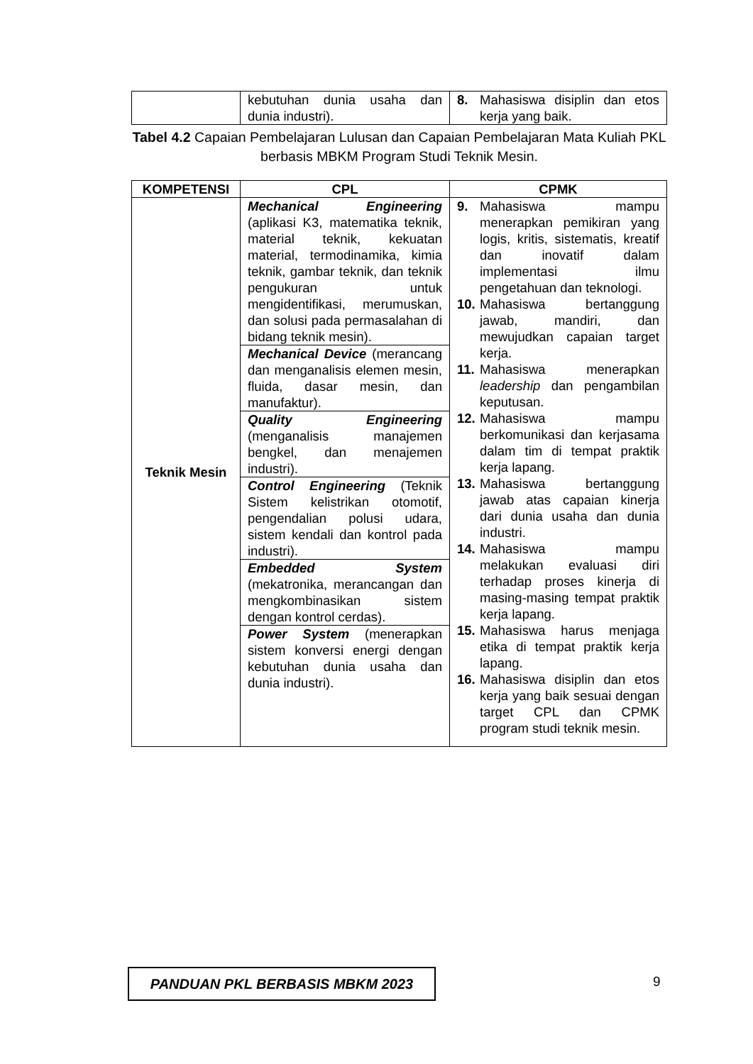| | kebutuhan dunia usaha dan dunia industri). | 8. Mahasiswa disiplin dan etos kerja yang baik. |
Tabel 4.2 Capaian Pembelajaran Lulusan dan Capaian Pembelajaran Mata Kuliah PKL berbasis MBKM Program Studi Teknik Mesin.
| KOMPETENSI | CPL | CPMK |
| --- | --- | --- |
| Teknik Mesin | Mechanical Engineering (aplikasi K3, matematika teknik, material teknik, kekuatan material, termodinamika, kimia teknik, gambar teknik, dan teknik pengukuran untuk mengidentifikasi, merumuskan, dan solusi pada permasalahan di bidang teknik mesin). | 9. Mahasiswa mampu menerapkan pemikiran yang logis, kritis, sistematis, kreatif dan inovatif dalam implementasi ilmu pengetahuan dan teknologi. 10. Mahasiswa bertanggung jawab, mandiri, dan mewujudkan capaian target kerja. 11. Mahasiswa menerapkan leadership dan pengambilan keputusan. 12. Mahasiswa mampu berkomunikasi dan kerjasama dalam tim di tempat praktik kerja lapang. 13. Mahasiswa bertanggung jawab atas capaian kinerja dari dunia usaha dan dunia industri. 14. Mahasiswa mampu melakukan evaluasi diri terhadap proses kinerja di masing-masing tempat praktik kerja lapang. 15. Mahasiswa harus menjaga etika di tempat praktik kerja lapang. 16. Mahasiswa disiplin dan etos kerja yang baik sesuai dengan target CPL dan CPMK program studi teknik mesin. |
| | Mechanical Device (merancang dan menganalisis elemen mesin, fluida, dasar mesin, dan manufaktur). | |
| | Quality Engineering (menganalisis manajemen bengkel, dan menajemen industri). | |
| | Control Engineering (Teknik Sistem kelistrikan otomotif, pengendalian polusi udara, sistem kendali dan kontrol pada industri). | |
| | Embedded System (mekatronika, merancangan dan mengkombinasikan sistem dengan kontrol cerdas). | |
| | Power System (menerapkan sistem konversi energi dengan kebutuhan dunia usaha dan dunia industri). | |
PANDUAN PKL BERBASIS MBKM 2023 9